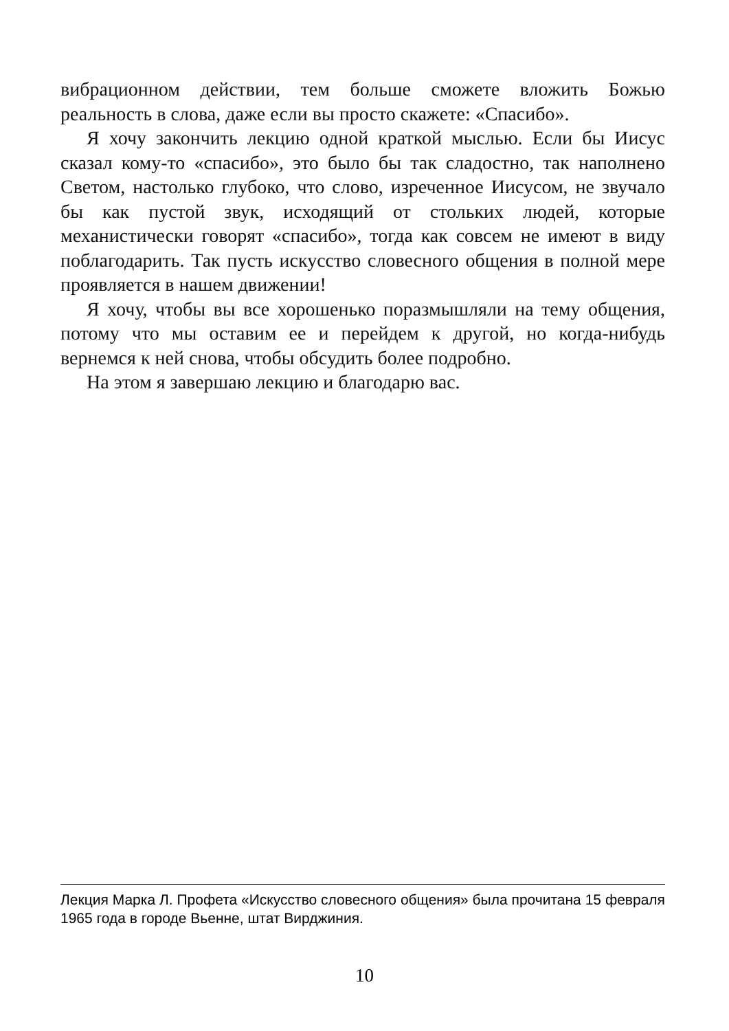вибрационном действии, тем больше сможете вложить Божью реальность в слова, даже если вы просто скажете: «Спасибо».
Я хочу закончить лекцию одной краткой мыслью. Если бы Иисус сказал кому-то «спасибо», это было бы так сладостно, так наполнено Светом, настолько глубоко, что слово, изреченное Иисусом, не звучало бы как пустой звук, исходящий от стольких людей, которые механистически говорят «спасибо», тогда как совсем не имеют в виду поблагодарить. Так пусть искусство словесного общения в полной мере проявляется в нашем движении!
Я хочу, чтобы вы все хорошенько поразмышляли на тему общения, потому что мы оставим ее и перейдем к другой, но когда-нибудь вернемся к ней снова, чтобы обсудить более подробно.
На этом я завершаю лекцию и благодарю вас.
Лекция Марка Л. Профета «Искусство словесного общения» была прочитана 15 февраля 1965 года в городе Вьенне, штат Вирджиния.
10